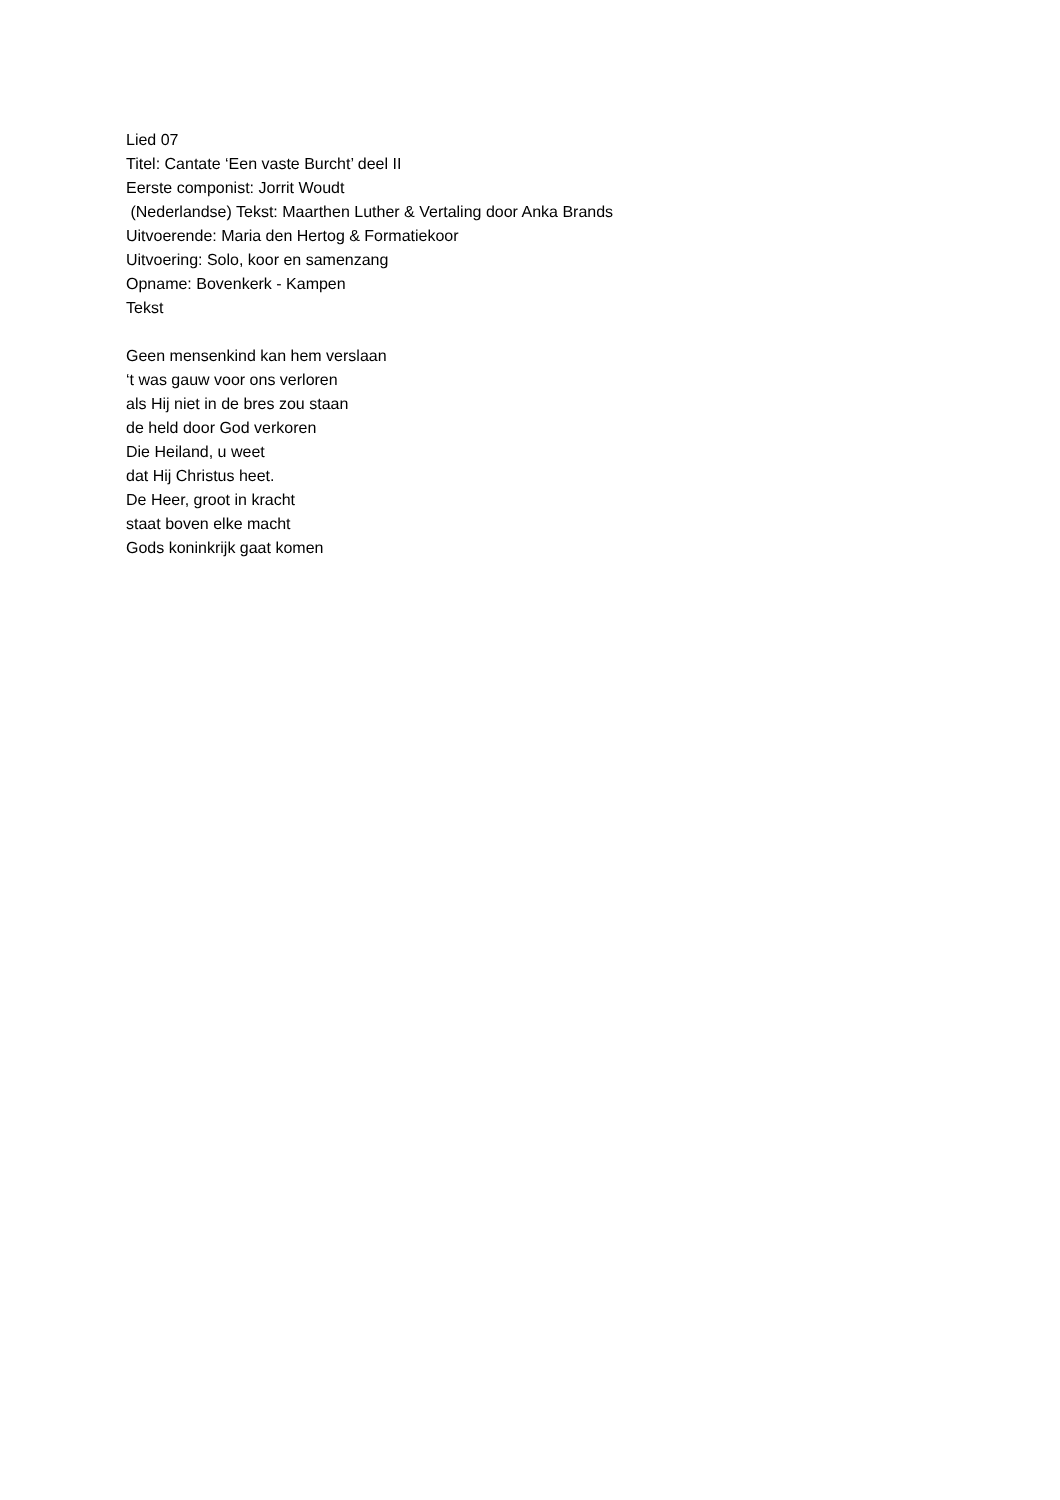Lied 07
Titel: Cantate ‘Een vaste Burcht’ deel II
Eerste componist: Jorrit Woudt
(Nederlandse) Tekst: Maarthen Luther & Vertaling door Anka Brands
Uitvoerende: Maria den Hertog & Formatiekoor
Uitvoering: Solo, koor en samenzang
Opname: Bovenkerk - Kampen
Tekst
Geen mensenkind kan hem verslaan
‘t was gauw voor ons verloren
als Hij niet in de bres zou staan
de held door God verkoren
Die Heiland, u weet
dat Hij Christus heet.
De Heer, groot in kracht
staat boven elke macht
Gods koninkrijk gaat komen